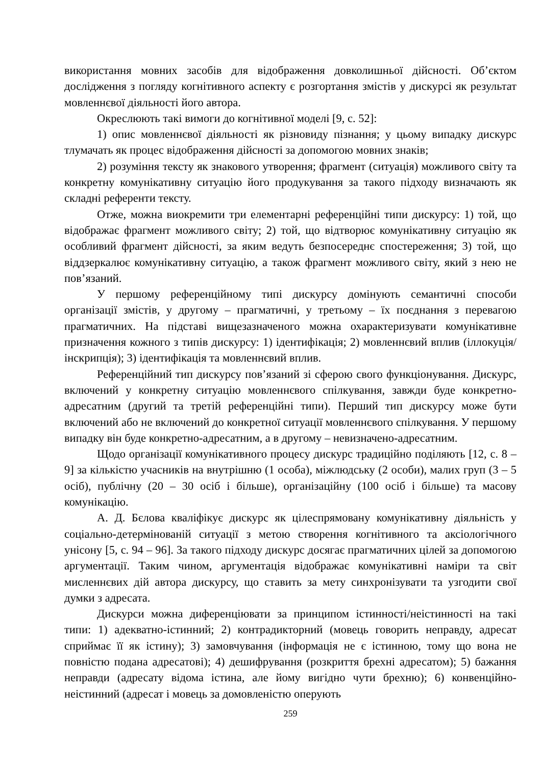використання мовних засобів для відображення довколишньої дійсності. Об’єктом дослідження з погляду когнітивного аспекту є розгортання змістів у дискурсі як результат мовленнєвої діяльності його автора.
Окреслюють такі вимоги до когнітивної моделі [9, с. 52]:
1) опис мовленнєвої діяльності як різновиду пізнання; у цьому випадку дискурс тлумачать як процес відображення дійсності за допомогою мовних знаків;
2) розуміння тексту як знакового утворення; фрагмент (ситуація) можливого світу та конкретну комунікативну ситуацію його продукування за такого підходу визначають як складні референти тексту.
Отже, можна виокремити три елементарні референційні типи дискурсу: 1) той, що відображає фрагмент можливого світу; 2) той, що відтворює комунікативну ситуацію як особливий фрагмент дійсності, за яким ведуть безпосереднє спостереження; 3) той, що віддзеркалює комунікативну ситуацію, а також фрагмент можливого світу, який з нею не пов’язаний.
У першому референційному типі дискурсу домінують семантичні способи організації змістів, у другому – прагматичні, у третьому – їх поєднання з перевагою прагматичних. На підставі вищезазначеного можна охарактеризувати комунікативне призначення кожного з типів дискурсу: 1) ідентифікація; 2) мовленнєвий вплив (іллокуція/інскрипція); 3) ідентифікація та мовленнєвий вплив.
Референційний тип дискурсу пов’язаний зі сферою свого функціонування. Дискурс, включений у конкретну ситуацію мовленнєвого спілкування, завжди буде конкретно-адресатним (другий та третій референційні типи). Перший тип дискурсу може бути включений або не включений до конкретної ситуації мовленнєвого спілкування. У першому випадку він буде конкретно-адресатним, а в другому – невизначено-адресатним.
Щодо організації комунікативного процесу дискурс традиційно поділяють [12, с. 8 – 9] за кількістю учасників на внутрішню (1 особа), міжлюдську (2 особи), малих груп (3 – 5 осіб), публічну (20 – 30 осіб і більше), організаційну (100 осіб і більше) та масову комунікацію.
А. Д. Бєлова кваліфікує дискурс як цілеспрямовану комунікативну діяльність у соціально-детермінованій ситуації з метою створення когнітивного та аксіологічного унісону [5, с. 94 – 96]. За такого підходу дискурс досягає прагматичних цілей за допомогою аргументації. Таким чином, аргументація відображає комунікативні наміри та світ мисленнєвих дій автора дискурсу, що ставить за мету синхронізувати та узгодити свої думки з адресата.
Дискурси можна диференціювати за принципом істинності/неістинності на такі типи: 1) адекватно-істинний; 2) контрадикторний (мовець говорить неправду, адресат сприймає її як істину); 3) замовчування (інформація не є істинною, тому що вона не повністю подана адресатові); 4) дешифрування (розкриття брехні адресатом); 5) бажання неправди (адресату відома істина, але йому вигідно чути брехню); 6) конвенційно-неістинний (адресат і мовець за домовленістю оперують
259